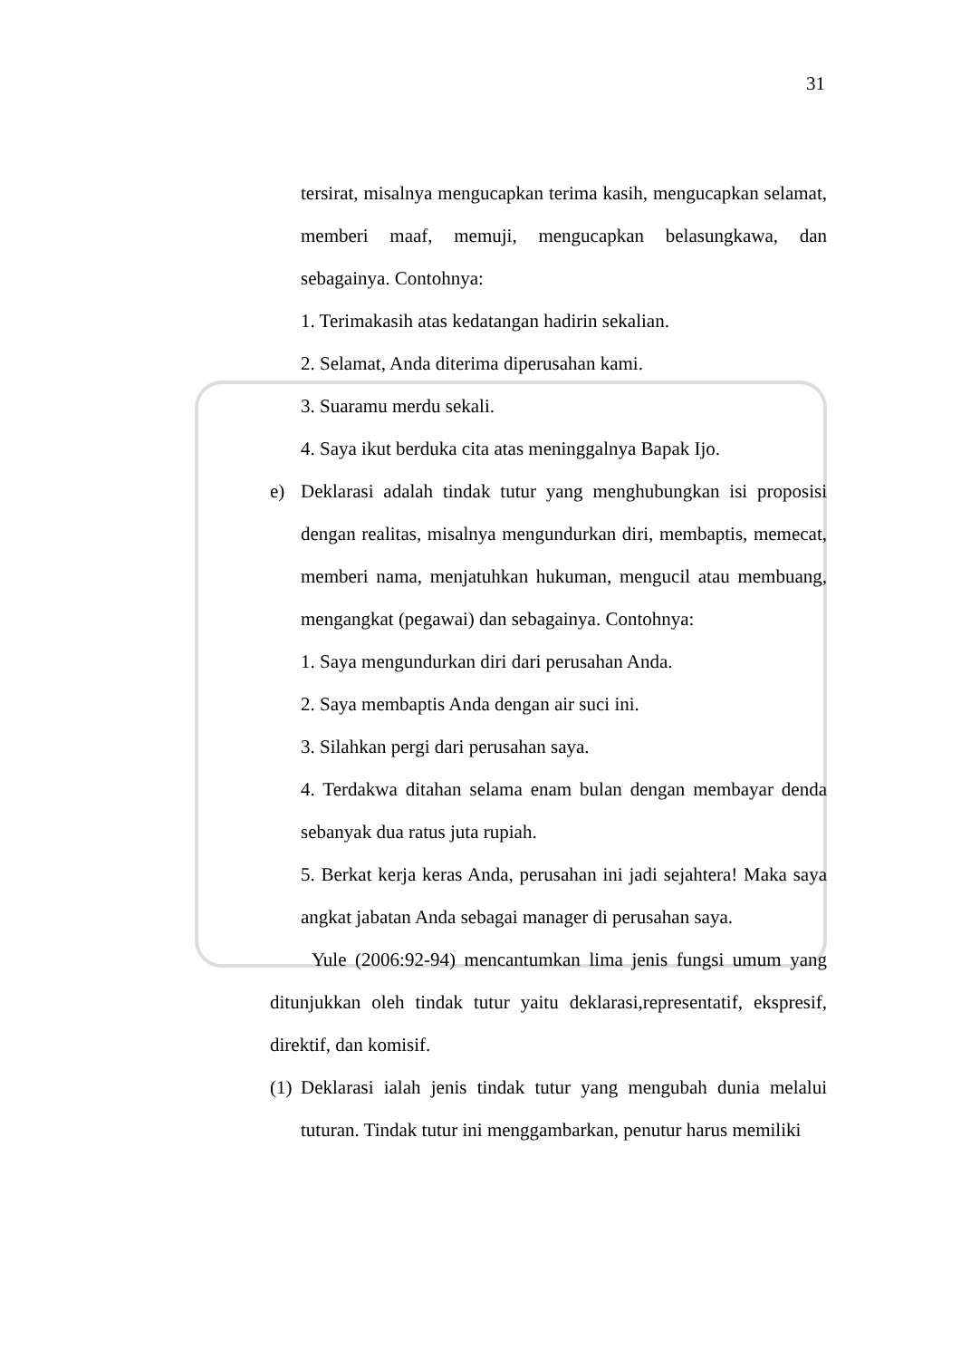31
tersirat, misalnya mengucapkan terima kasih, mengucapkan selamat, memberi maaf, memuji, mengucapkan belasungkawa, dan sebagainya. Contohnya:
1. Terimakasih atas kedatangan hadirin sekalian.
2. Selamat, Anda diterima diperusahan kami.
3. Suaramu merdu sekali.
4. Saya ikut berduka cita atas meninggalnya Bapak Ijo.
e) Deklarasi adalah tindak tutur yang menghubungkan isi proposisi dengan realitas, misalnya mengundurkan diri, membaptis, memecat, memberi nama, menjatuhkan hukuman, mengucil atau membuang, mengangkat (pegawai) dan sebagainya. Contohnya:
1. Saya mengundurkan diri dari perusahan Anda.
2. Saya membaptis Anda dengan air suci ini.
3. Silahkan pergi dari perusahan saya.
4. Terdakwa ditahan selama enam bulan dengan membayar denda sebanyak dua ratus juta rupiah.
5. Berkat kerja keras Anda, perusahan ini jadi sejahtera! Maka saya angkat jabatan Anda sebagai manager di perusahan saya.
Yule (2006:92-94) mencantumkan lima jenis fungsi umum yang ditunjukkan oleh tindak tutur yaitu deklarasi,representatif, ekspresif, direktif, dan komisif.
(1) Deklarasi ialah jenis tindak tutur yang mengubah dunia melalui tuturan. Tindak tutur ini menggambarkan, penutur harus memiliki